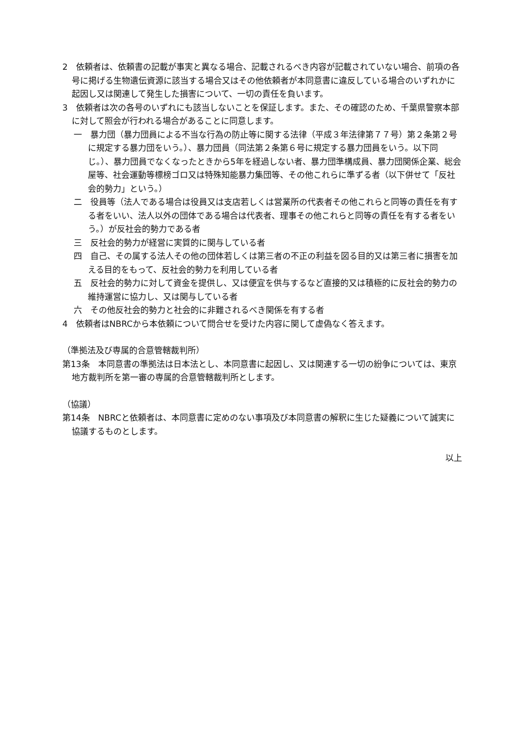2　依頼者は、依頼書の記載が事実と異なる場合、記載されるべき内容が記載されていない場合、前項の各号に掲げる生物遺伝資源に該当する場合又はその他依頼者が本同意書に違反している場合のいずれかに起因し又は関連して発生した損害について、一切の責任を負います。
3　依頼者は次の各号のいずれにも該当しないことを保証します。また、その確認のため、千葉県警察本部に対して照会が行われる場合があることに同意します。
一　暴力団（暴力団員による不当な行為の防止等に関する法律（平成３年法律第７７号）第２条第２号に規定する暴力団をいう。）、暴力団員（同法第２条第６号に規定する暴力団員をいう。以下同じ。）、暴力団員でなくなったときから5年を経過しない者、暴力団準構成員、暴力団関係企業、総会屋等、社会運動等標榜ゴロ又は特殊知能暴力集団等、その他これらに準ずる者（以下併せて「反社会的勢力」という。）
二　役員等（法人である場合は役員又は支店若しくは営業所の代表者その他これらと同等の責任を有する者をいい、法人以外の団体である場合は代表者、理事その他これらと同等の責任を有する者をいう。）が反社会的勢力である者
三　反社会的勢力が経営に実質的に関与している者
四　自己、その属する法人その他の団体若しくは第三者の不正の利益を図る目的又は第三者に損害を加える目的をもって、反社会的勢力を利用している者
五　反社会的勢力に対して資金を提供し、又は便宜を供与するなど直接的又は積極的に反社会的勢力の維持運営に協力し、又は関与している者
六　その他反社会的勢力と社会的に非難されるべき関係を有する者
4　依頼者はNBRCから本依頼について問合せを受けた内容に関して虚偽なく答えます。
（準拠法及び専属的合意管轄裁判所）
第13条　本同意書の準拠法は日本法とし、本同意書に起因し、又は関連する一切の紛争については、東京地方裁判所を第一審の専属的合意管轄裁判所とします。
（協議）
第14条　NBRCと依頼者は、本同意書に定めのない事項及び本同意書の解釈に生じた疑義について誠実に協議するものとします。
以上